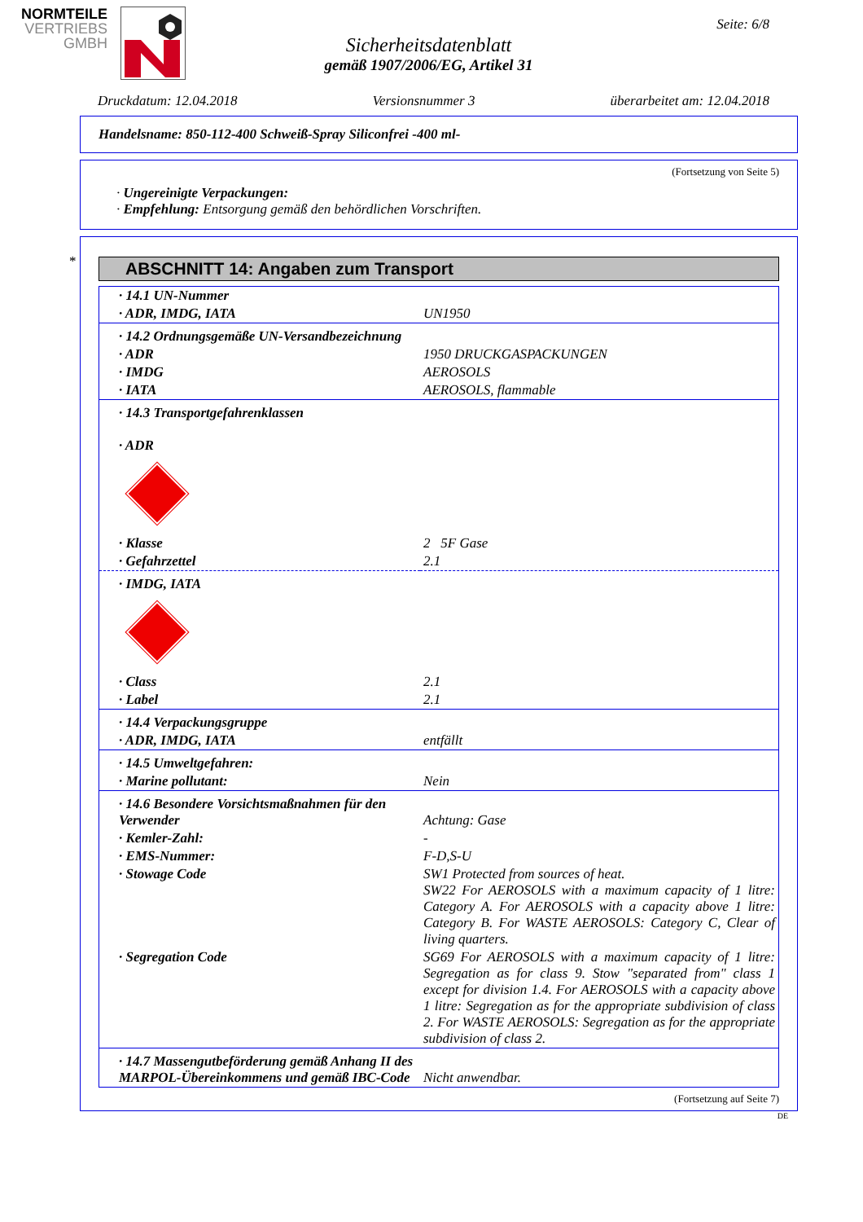NORMTEILE
VERTRIEBS
GMBH
Sicherheitsdatenblatt
gemäß 1907/2006/EG, Artikel 31
Seite: 6/8
Druckdatum: 12.04.2018 Versionsnummer 3 überarbeitet am: 12.04.2018
Handelsname: 850-112-400 Schweiß-Spray Siliconfrei -400 ml-
(Fortsetzung von Seite 5)
· Ungereinigte Verpackungen:
· Empfehlung: Entsorgung gemäß den behördlichen Vorschriften.
*
ABSCHNITT 14: Angaben zum Transport
| · 14.1 UN-Nummer | |
| · ADR, IMDG, IATA | UN1950 |
| · 14.2 Ordnungsgemäße UN-Versandbezeichnung | |
| · ADR | 1950 DRUCKGASPACKUNGEN |
| · IMDG | AEROSOLS |
| · IATA | AEROSOLS, flammable |
| · 14.3 Transportgefahrenklassen · ADR | |
| · Klasse | 2 5F Gase |
| · Gefahrzettel | 2.1 |
| · IMDG, IATA | |
| · Class | 2.1 |
| · Label | 2.1 |
| · 14.4 Verpackungsgruppe | |
| · ADR, IMDG, IATA | entfällt |
| · 14.5 Umweltgefahren: | |
| · Marine pollutant: | Nein |
| · 14.6 Besondere Vorsichtsmaßnahmen für den Verwender | Achtung: Gase |
| · Kemler-Zahl: | - |
| · EMS-Nummer: | F-D,S-U |
| · Stowage Code | SW1 Protected from sources of heat. SW22 For AEROSOLS with a maximum capacity of 1 litre: Category A. For AEROSOLS with a capacity above 1 litre: Category B. For WASTE AEROSOLS: Category C, Clear of living quarters. |
| · Segregation Code | SG69 For AEROSOLS with a maximum capacity of 1 litre: Segregation as for class 9. Stow "separated from" class 1 except for division 1.4. For AEROSOLS with a capacity above 1 litre: Segregation as for the appropriate subdivision of class 2. For WASTE AEROSOLS: Segregation as for the appropriate subdivision of class 2. |
| · 14.7 Massengutbeförderung gemäß Anhang II des MARPOL-Übereinkommens und gemäß IBC-Code | Nicht anwendbar. |
(Fortsetzung auf Seite 7)
DE